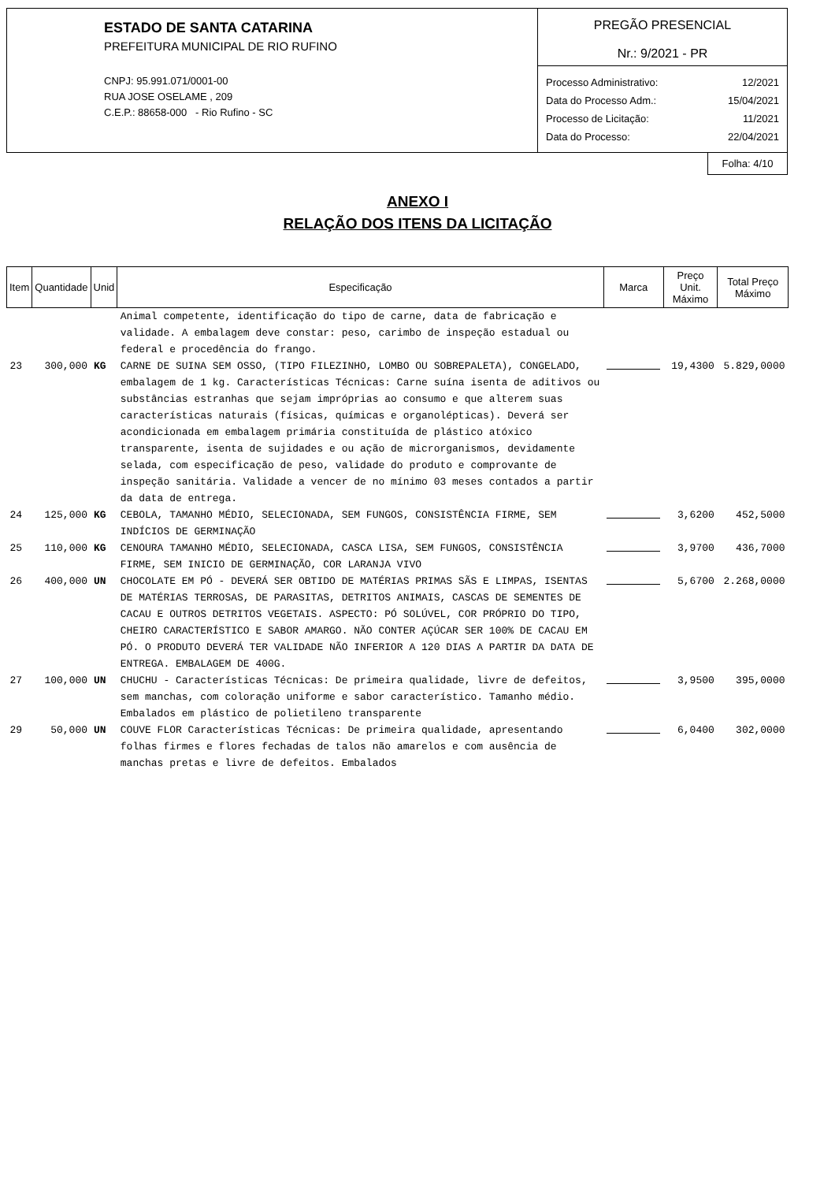ESTADO DE SANTA CATARINA
PREFEITURA MUNICIPAL DE RIO RUFINO
CNPJ: 95.991.071/0001-00
RUA JOSE OSELAME , 209
C.E.P.: 88658-000 - Rio Rufino - SC
PREGÃO PRESENCIAL
Nr.: 9/2021 - PR
| Processo Administrativo: | 12/2021 |
| Data do Processo Adm.: | 15/04/2021 |
| Processo de Licitação: | 11/2021 |
| Data do Processo: | 22/04/2021 |
Folha: 4/10
ANEXO I
RELAÇÃO DOS ITENS DA LICITAÇÃO
| Item | Quantidade | Unid | Especificação | Marca | Preço Unit. Máximo | Total Preço Máximo |
| --- | --- | --- | --- | --- | --- | --- |
| | | | Animal competente, identificação do tipo de carne, data de fabricação e validade. A embalagem deve constar: peso, carimbo de inspeção estadual ou federal e procedência do frango. | | | |
| 23 | 300,000 | KG | CARNE DE SUINA SEM OSSO, (TIPO FILEZINHO, LOMBO OU SOBREPALETA), CONGELADO, embalagem de 1 kg. Características Técnicas: Carne suína isenta de aditivos ou substâncias estranhas que sejam impróprias ao consumo e que alterem suas características naturais (físicas, químicas e organolépticas). Deverá ser acondicionada em embalagem primária constituída de plástico atóxico transparente, isenta de sujidades e ou ação de microrganismos, devidamente selada, com especificação de peso, validade do produto e comprovante de inspeção sanitária. Validade a vencer de no mínimo 03 meses contados a partir da data de entrega. | | 19,4300 | 5.829,0000 |
| 24 | 125,000 | KG | CEBOLA, TAMANHO MÉDIO, SELECIONADA, SEM FUNGOS, CONSISTÊNCIA FIRME, SEM INDÍCIOS DE GERMINAÇÃO | | 3,6200 | 452,5000 |
| 25 | 110,000 | KG | CENOURA TAMANHO MÉDIO, SELECIONADA, CASCA LISA, SEM FUNGOS, CONSISTÊNCIA FIRME, SEM INICIO DE GERMINAÇÃO, COR LARANJA VIVO | | 3,9700 | 436,7000 |
| 26 | 400,000 | UN | CHOCOLATE EM PÓ - DEVERÁ SER OBTIDO DE MATÉRIAS PRIMAS SÃS E LIMPAS, ISENTAS DE MATÉRIAS TERROSAS, DE PARASITAS, DETRITOS ANIMAIS, CASCAS DE SEMENTES DE CACAU E OUTROS DETRITOS VEGETAIS. ASPECTO: PÓ SOLÚVEL, COR PRÓPRIO DO TIPO, CHEIRO CARACTERÍSTICO E SABOR AMARGO. NÃO CONTER AÇÚCAR SER 100% DE CACAU EM PÓ. O PRODUTO DEVERÁ TER VALIDADE NÃO INFERIOR A 120 DIAS A PARTIR DA DATA DE ENTREGA. EMBALAGEM DE 400G. | | 5,6700 | 2.268,0000 |
| 27 | 100,000 | UN | CHUCHU - Características Técnicas: De primeira qualidade, livre de defeitos, sem manchas, com coloração uniforme e sabor característico. Tamanho médio. Embalados em plástico de polietileno transparente | | 3,9500 | 395,0000 |
| 29 | 50,000 | UN | COUVE FLOR Características Técnicas: De primeira qualidade, apresentando folhas firmes e flores fechadas de talos não amarelos e com ausência de manchas pretas e livre de defeitos. Embalados | | 6,0400 | 302,0000 |